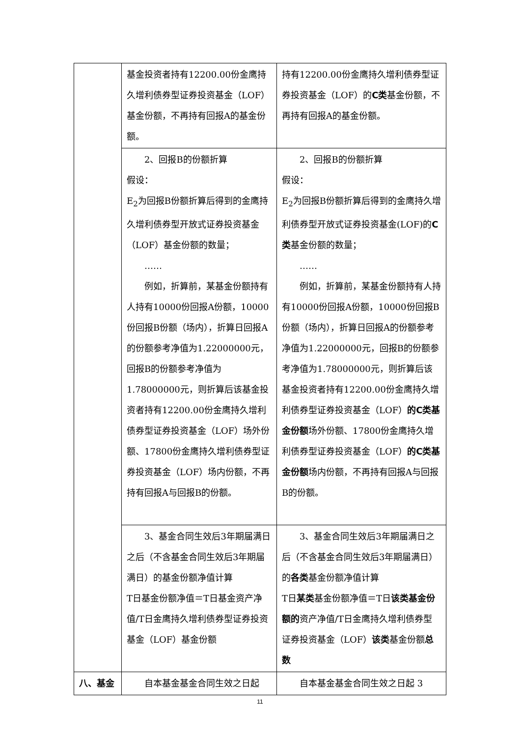| | 基金投资者持有12200.00份金鹰持久增利债券型证券投资基金（LOF）基金份额，不再持有回报A的基金份额。 | 持有12200.00份金鹰持久增利债券型证券投资基金（LOF）的 C类 基金份额，不再持有回报A的基金份额。 |
| | 2、回报B的份额折算 假设： E<sub>2</sub>为回报B份额折算后得到的金鹰持久增利债券型开放式证券投资基金（LOF）基金份额的数量； …… 例如，折算前，某基金份额持有人持有10000份回报A份额，10000份回报B份额（场内），折算日回报A的份额参考净值为1.22000000元，回报B的份额参考净值为1.78000000元，则折算后该基金投资者持有12200.00份金鹰持久增利债券型证券投资基金（LOF）场外份额、17800份金鹰持久增利债券型证券投资基金（LOF）场内份额，不再持有回报A与回报B的份额。 | 2、回报B的份额折算 假设： E<sub>2</sub>为回报B份额折算后得到的金鹰持久增利债券型开放式证券投资基金(LOF)的 C类 基金份额的数量； …… 例如，折算前，某基金份额持有人持有10000份回报A份额，10000份回报B份额（场内），折算日回报A的份额参考净值为1.22000000元，回报B的份额参考净值为1.78000000元，则折算后该基金投资者持有12200.00份金鹰持久增利债券型证券投资基金（LOF） 的C类基金份额 场外份额、17800份金鹰持久增利债券型证券投资基金（LOF） 的C类基金份额 场内份额，不再持有回报A与回报B的份额。 |
| | 3、基金合同生效后3年期届满日之后（不含基金合同生效后3年期届满日）的基金份额净值计算 T日基金份额净值＝T日基金资产净值/T日金鹰持久增利债券型证券投资基金（LOF）基金份额 | 3、基金合同生效后3年期届满日之后（不含基金合同生效后3年期届满日）的 各类 基金份额净值计算 T日 某类 基金份额净值＝T日 该类基金份额的 资产净值/T日金鹰持久增利债券型证券投资基金（LOF） 该类 基金份额 总数 |
| 八、基金 | 自本基金基金合同生效之日起 | 自本基金基金合同生效之日起 3 |
11